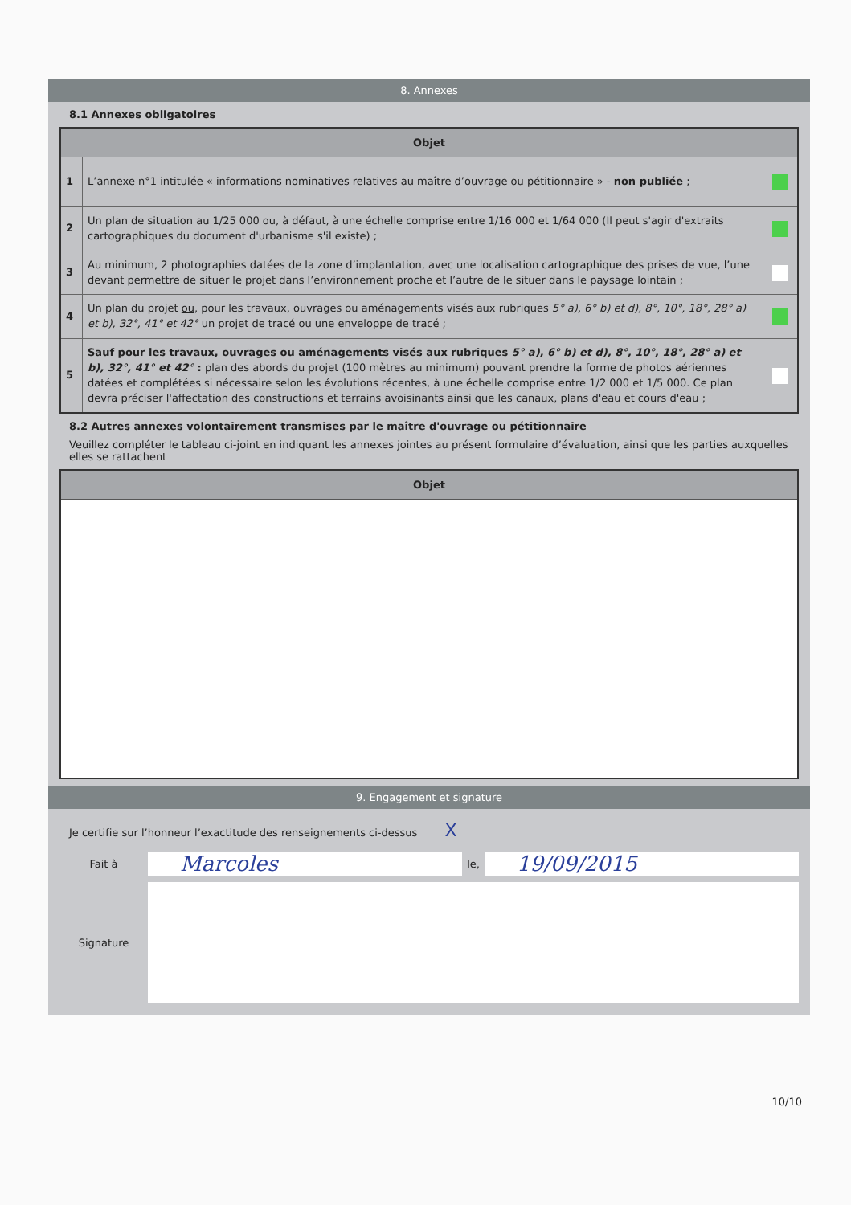8. Annexes
8.1 Annexes obligatoires
| Objet | | |
| --- | --- | --- |
| 1 | L’annexe n°1 intitulée « informations nominatives relatives au maître d’ouvrage ou pétitionnaire » - non publiée ; | |
| 2 | Un plan de situation au 1/25 000 ou, à défaut, à une échelle comprise entre 1/16 000 et 1/64 000 (Il peut s'agir d'extraits cartographiques du document d'urbanisme s'il existe) ; | |
| 3 | Au minimum, 2 photographies datées de la zone d’implantation, avec une localisation cartographique des prises de vue, l’une devant permettre de situer le projet dans l’environnement proche et l’autre de le situer dans le paysage lointain ; | |
| 4 | Un plan du projet ou , pour les travaux, ouvrages ou aménagements visés aux rubriques 5° a), 6° b) et d), 8°, 10°, 18°, 28° a) et b), 32°, 41° et 42° un projet de tracé ou une enveloppe de tracé ; | |
| 5 | Sauf pour les travaux, ouvrages ou aménagements visés aux rubriques 5° a), 6° b) et d), 8°, 10°, 18°, 28° a) et b), 32°, 41° et 42° : plan des abords du projet (100 mètres au minimum) pouvant prendre la forme de photos aériennes datées et complétées si nécessaire selon les évolutions récentes, à une échelle comprise entre 1/2 000 et 1/5 000. Ce plan devra préciser l'affectation des constructions et terrains avoisinants ainsi que les canaux, plans d'eau et cours d'eau ; | |
8.2 Autres annexes volontairement transmises par le maître d'ouvrage ou pétitionnaire
Veuillez compléter le tableau ci-joint en indiquant les annexes jointes au présent formulaire d’évaluation, ainsi que les parties auxquelles elles se rattachent
| Objet |
| --- |
9. Engagement et signature
Je certifie sur l’honneur l’exactitude des renseignements ci-dessus X
Fait à
Marcoles
le,
19/09/2015
Signature
10/10